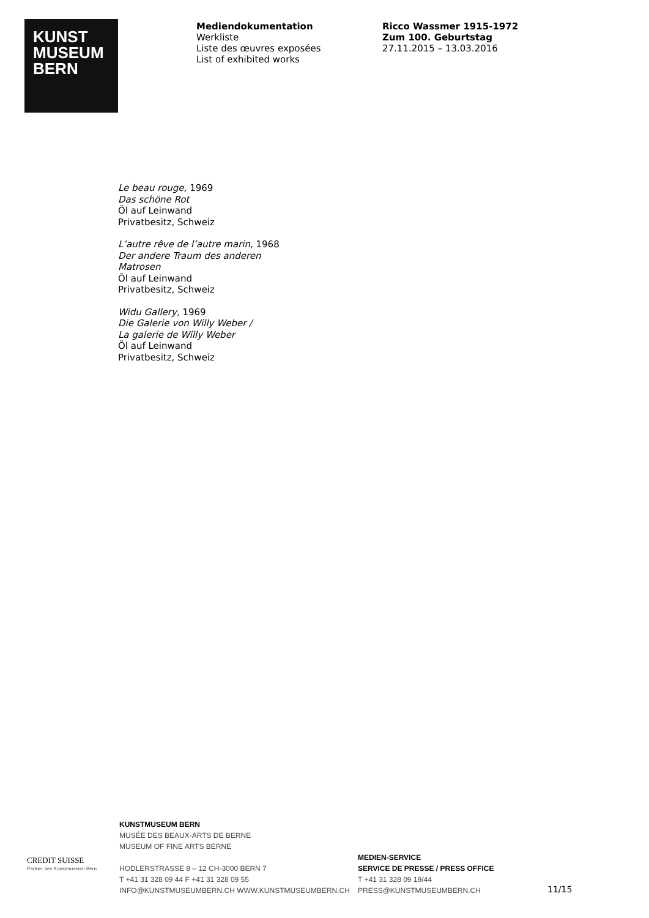KUNST
MUSEUM
BERN
Mediendokumentation
Werkliste
Liste des œuvres exposées
List of exhibited works
Ricco Wassmer 1915-1972
Zum 100. Geburtstag
27.11.2015 – 13.03.2016
Le beau rouge, 1969
Das schöne Rot
Öl auf Leinwand
Privatbesitz, Schweiz
L’autre rêve de l’autre marin, 1968
Der andere Traum des anderen
Matrosen
Öl auf Leinwand
Privatbesitz, Schweiz
Widu Gallery, 1969
Die Galerie von Willy Weber /
La galerie de Willy Weber
Öl auf Leinwand
Privatbesitz, Schweiz
CREDIT SUISSE
Partner des Kunstmuseum Bern
KUNSTMUSEUM BERN
MUSÉE DES BEAUX-ARTS DE BERNE
MUSEUM OF FINE ARTS BERNE
HODLERSTRASSE 8 – 12 CH-3000 BERN 7
T +41 31 328 09 44 F +41 31 328 09 55
INFO@KUNSTMUSEUMBERN.CH WWW.KUNSTMUSEUMBERN.CH
MEDIEN-SERVICE
SERVICE DE PRESSE / PRESS OFFICE
T +41 31 328 09 19/44
PRESS@KUNSTMUSEUMBERN.CH
11/15